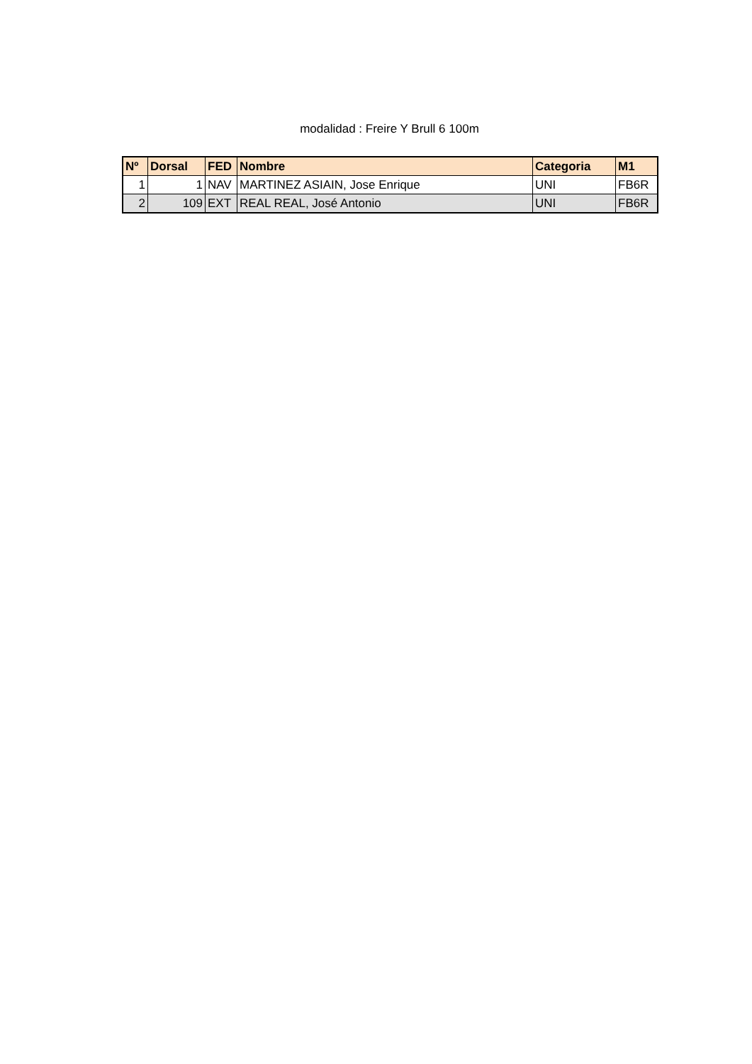modalidad : Freire Y Brull 6 100m
| Nº | Dorsal | FED | Nombre | Categoria | M1 |
| --- | --- | --- | --- | --- | --- |
| 1 | 1 | NAV | MARTINEZ ASIAIN, Jose Enrique | UNI | FB6R |
| 2 | 109 | EXT | REAL REAL, José Antonio | UNI | FB6R |